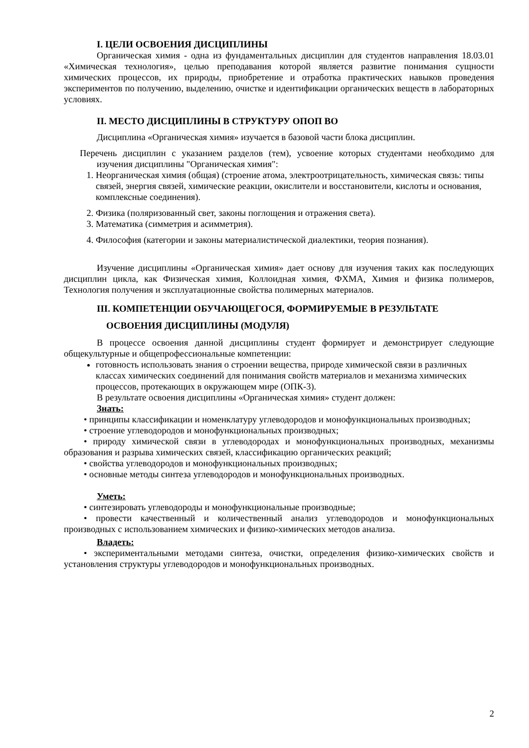I. ЦЕЛИ ОСВОЕНИЯ ДИСЦИПЛИНЫ
Органическая химия - одна из фундаментальных дисциплин для студентов направления 18.03.01 «Химическая технология», целью преподавания которой является развитие понимания сущности химических процессов, их природы, приобретение и отработка практических навыков проведения экспериментов по получению, выделению, очистке и идентификации органических веществ в лабораторных условиях.
II. МЕСТО ДИСЦИПЛИНЫ В СТРУКТУРУ ОПОП ВО
Дисциплина «Органическая химия» изучается в базовой части блока дисциплин.
Перечень дисциплин с указанием разделов (тем), усвоение которых студентами необходимо для изучения дисциплины "Органическая химия":
1. Неорганическая химия (общая) (строение атома, электроотрицательность, химическая связь: типы связей, энергия связей, химические реакции, окислители и восстановители, кислоты и основания, комплексные соединения).
2. Физика (поляризованный свет, законы поглощения и отражения света).
3. Математика (симметрия и асимметрия).
4. Философия (категории и законы материалистической диалектики, теория познания).
Изучение дисциплины «Органическая химия» дает основу для изучения таких как последующих дисциплин цикла, как Физическая химия, Коллоидная химия, ФХМА, Химия и физика полимеров, Технология получения и эксплуатационные свойства полимерных материалов.
III. КОМПЕТЕНЦИИ ОБУЧАЮЩЕГОСЯ, ФОРМИРУЕМЫЕ В РЕЗУЛЬТАТЕ
ОСВОЕНИЯ ДИСЦИПЛИНЫ (МОДУЛЯ)
В процессе освоения данной дисциплины студент формирует и демонстрирует следующие общекультурные и общепрофессиональные компетенции:
готовность использовать знания о строении вещества, природе химической связи в различных классах химических соединений для понимания свойств материалов и механизма химических процессов, протекающих в окружающем мире (ОПК-3).
В результате освоения дисциплины «Органическая химия» студент должен:
Знать:
• принципы классификации и номенклатуру углеводородов и монофункциональных производных;
• строение углеводородов и монофункциональных производных;
• природу химической связи в углеводородах и монофункциональных производных, механизмы образования и разрыва химических связей, классификацию органических реакций;
• свойства углеводородов и монофункциональных производных;
• основные методы синтеза углеводородов и монофункциональных производных.
Уметь:
• синтезировать углеводороды и монофункциональные производные;
• провести качественный и количественный анализ углеводородов и монофункциональных производных с использованием химических и физико-химических методов анализа.
Владеть:
• экспериментальными методами синтеза, очистки, определения физико-химических свойств и установления структуры углеводородов и монофункциональных производных.
2